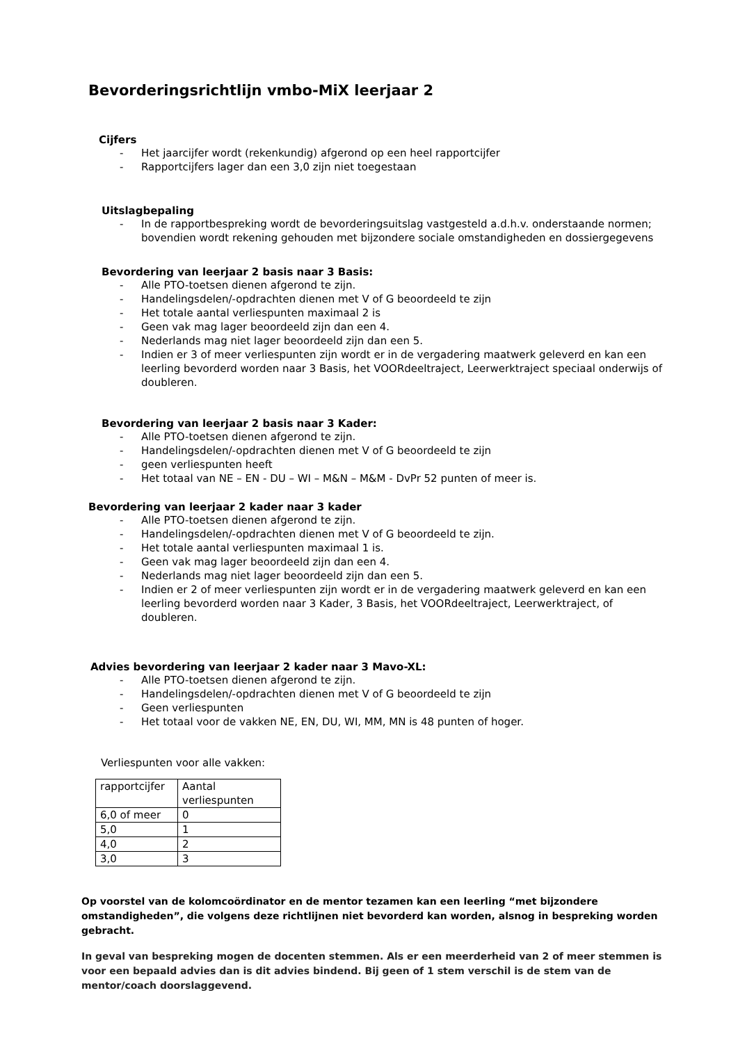Bevorderingsrichtlijn vmbo-MiX leerjaar 2
Cijfers
- Het jaarcijfer wordt (rekenkundig) afgerond op een heel rapportcijfer
- Rapportcijfers lager dan een 3,0 zijn niet toegestaan
Uitslagbepaling
- In de rapportbespreking wordt de bevorderingsuitslag vastgesteld a.d.h.v. onderstaande normen; bovendien wordt rekening gehouden met bijzondere sociale omstandigheden en dossiergegevens
Bevordering van leerjaar 2 basis naar 3 Basis:
- Alle PTO-toetsen dienen afgerond te zijn.
- Handelingsdelen/-opdrachten dienen met V of G beoordeeld te zijn
- Het totale aantal verliespunten maximaal 2 is
- Geen vak mag lager beoordeeld zijn dan een 4.
- Nederlands mag niet lager beoordeeld zijn dan een 5.
- Indien er 3 of meer verliespunten zijn wordt er in de vergadering maatwerk geleverd en kan een leerling bevorderd worden naar 3 Basis, het VOORdeeltraject, Leerwerktraject speciaal onderwijs of doubleren.
Bevordering van leerjaar 2 basis naar 3 Kader:
- Alle PTO-toetsen dienen afgerond te zijn.
- Handelingsdelen/-opdrachten dienen met V of G beoordeeld te zijn
- geen verliespunten heeft
- Het totaal van NE – EN - DU – WI – M&N – M&M - DvPr 52 punten of meer is.
Bevordering van leerjaar 2 kader naar 3 kader
- Alle PTO-toetsen dienen afgerond te zijn.
- Handelingsdelen/-opdrachten dienen met V of G beoordeeld te zijn.
- Het totale aantal verliespunten maximaal 1 is.
- Geen vak mag lager beoordeeld zijn dan een 4.
- Nederlands mag niet lager beoordeeld zijn dan een 5.
- Indien er 2 of meer verliespunten zijn wordt er in de vergadering maatwerk geleverd en kan een leerling bevorderd worden naar 3 Kader, 3 Basis, het VOORdeeltraject, Leerwerktraject, of doubleren.
Advies bevordering van leerjaar 2 kader naar 3 Mavo-XL:
- Alle PTO-toetsen dienen afgerond te zijn.
- Handelingsdelen/-opdrachten dienen met V of G beoordeeld te zijn
- Geen verliespunten
- Het totaal voor de vakken NE, EN, DU, WI, MM, MN is 48 punten of hoger.
Verliespunten voor alle vakken:
| rapportcijfer | Aantal verliespunten |
| 6,0 of meer | 0 |
| 5,0 | 1 |
| 4,0 | 2 |
| 3,0 | 3 |
Op voorstel van de kolomcoördinator en de mentor tezamen kan een leerling “met bijzondere omstandigheden”, die volgens deze richtlijnen niet bevorderd kan worden, alsnog in bespreking worden gebracht.
In geval van bespreking mogen de docenten stemmen. Als er een meerderheid van 2 of meer stemmen is voor een bepaald advies dan is dit advies bindend. Bij geen of 1 stem verschil is de stem van de mentor/coach doorslaggevend.